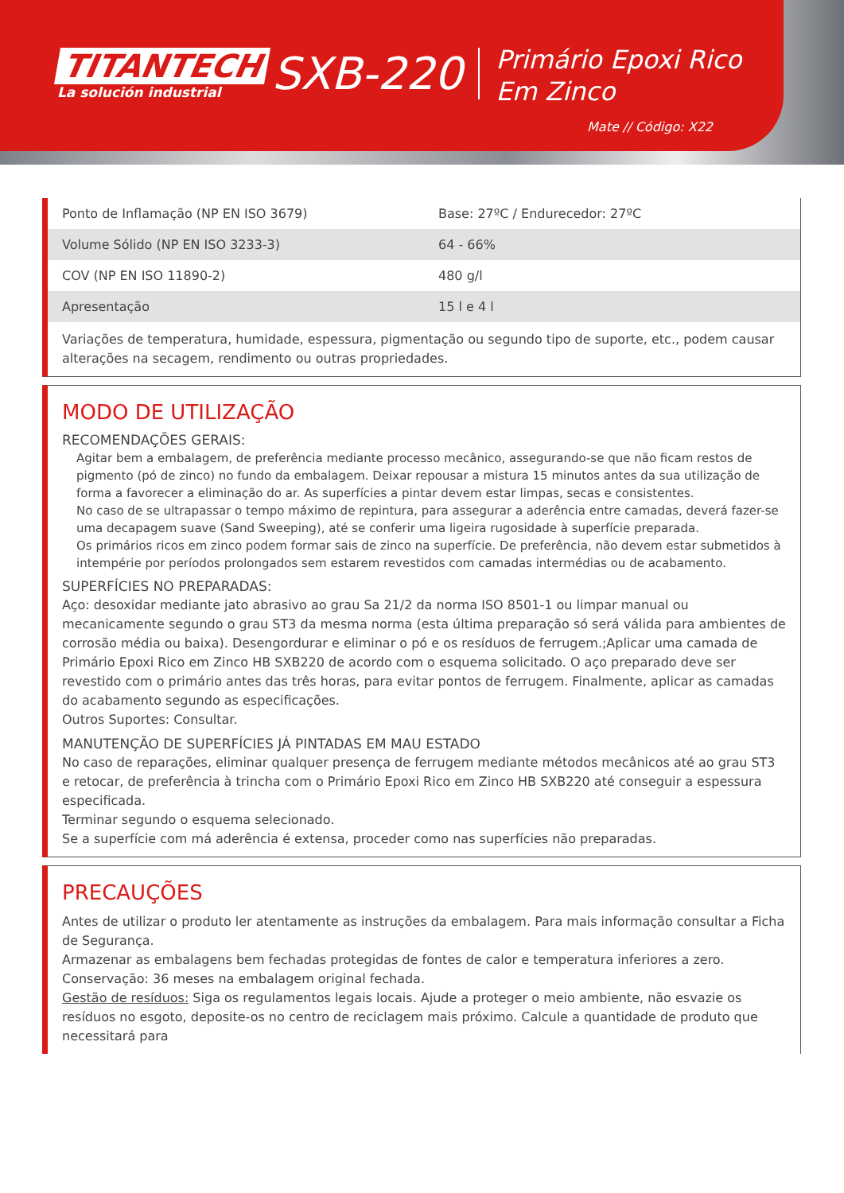TITANTECH
La solución industrial
SXB-220
Primário Epoxi Rico Em Zinco
Mate // Código: X22
| Ponto de Inflamação (NP EN ISO 3679) | Base: 27ºC / Endurecedor: 27ºC |
| Volume Sólido (NP EN ISO 3233-3) | 64 - 66% |
| COV (NP EN ISO 11890-2) | 480 g/l |
| Apresentação | 15 l e 4 l |
Variações de temperatura, humidade, espessura, pigmentação ou segundo tipo de suporte, etc., podem causar alterações na secagem, rendimento ou outras propriedades.
MODO DE UTILIZAÇÃO
RECOMENDAÇÕES GERAIS:
Agitar bem a embalagem, de preferência mediante processo mecânico, assegurando-se que não ficam restos de pigmento (pó de zinco) no fundo da embalagem. Deixar repousar a mistura 15 minutos antes da sua utilização de forma a favorecer a eliminação do ar. As superfícies a pintar devem estar limpas, secas e consistentes.
No caso de se ultrapassar o tempo máximo de repintura, para assegurar a aderência entre camadas, deverá fazer-se uma decapagem suave (Sand Sweeping), até se conferir uma ligeira rugosidade à superfície preparada.
Os primários ricos em zinco podem formar sais de zinco na superfície. De preferência, não devem estar submetidos à intempérie por períodos prolongados sem estarem revestidos com camadas intermédias ou de acabamento.
SUPERFÍCIES NO PREPARADAS:
Aço: desoxidar mediante jato abrasivo ao grau Sa 21/2 da norma ISO 8501-1 ou limpar manual ou mecanicamente segundo o grau ST3 da mesma norma (esta última preparação só será válida para ambientes de corrosão média ou baixa). Desengordurar e eliminar o pó e os resíduos de ferrugem.;Aplicar uma camada de Primário Epoxi Rico em Zinco HB SXB220 de acordo com o esquema solicitado. O aço preparado deve ser revestido com o primário antes das três horas, para evitar pontos de ferrugem. Finalmente, aplicar as camadas do acabamento segundo as especificações.
Outros Suportes: Consultar.
MANUTENÇÃO DE SUPERFÍCIES JÁ PINTADAS EM MAU ESTADO
No caso de reparações, eliminar qualquer presença de ferrugem mediante métodos mecânicos até ao grau ST3 e retocar, de preferência à trincha com o Primário Epoxi Rico em Zinco HB SXB220 até conseguir a espessura especificada.
Terminar segundo o esquema selecionado.
Se a superfície com má aderência é extensa, proceder como nas superfícies não preparadas.
PRECAUÇÕES
Antes de utilizar o produto ler atentamente as instruções da embalagem. Para mais informação consultar a Ficha de Segurança.
Armazenar as embalagens bem fechadas protegidas de fontes de calor e temperatura inferiores a zero. Conservação: 36 meses na embalagem original fechada.
Gestão de resíduos: Siga os regulamentos legais locais. Ajude a proteger o meio ambiente, não esvazie os resíduos no esgoto, deposite-os no centro de reciclagem mais próximo. Calcule a quantidade de produto que necessitará para